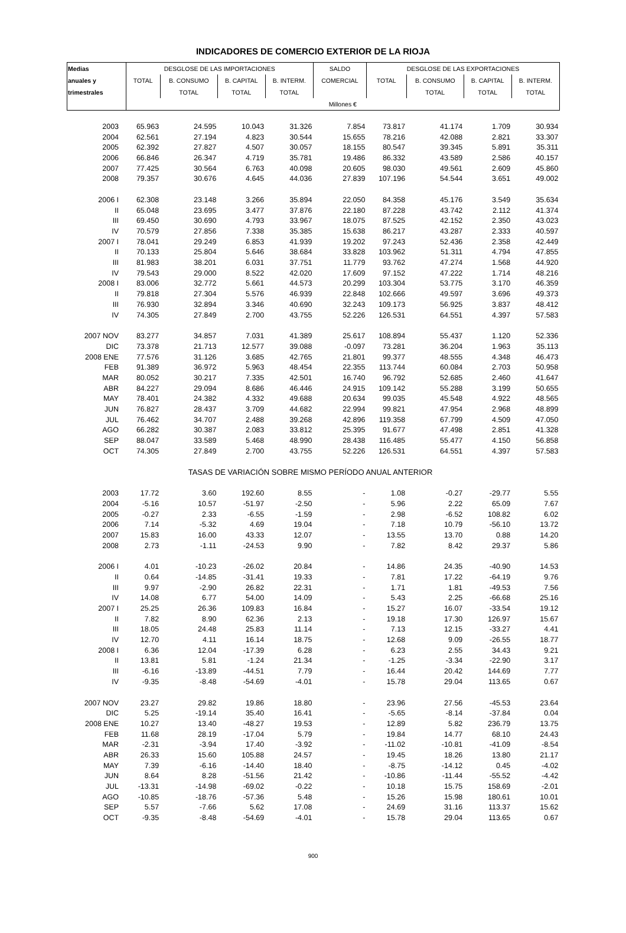INDICADORES DE COMERCIO EXTERIOR DE LA RIOJA
| Medias | DESGLOSE DE LAS IMPORTACIONES | | | | SALDO | DESGLOSE DE LAS EXPORTACIONES | | | |
| --- | --- | --- | --- | --- | --- | --- | --- | --- | --- |
| anuales y | TOTAL | B. CONSUMO | B. CAPITAL | B. INTERM. | COMERCIAL | TOTAL | B. CONSUMO | B. CAPITAL | B. INTERM. |
| trimestrales | | TOTAL | TOTAL | TOTAL | | | TOTAL | TOTAL | TOTAL |
| | Millones € | | | | | | | | |
| 2003 | 65.963 | 24.595 | 10.043 | 31.326 | 7.854 | 73.817 | 41.174 | 1.709 | 30.934 |
| 2004 | 62.561 | 27.194 | 4.823 | 30.544 | 15.655 | 78.216 | 42.088 | 2.821 | 33.307 |
| 2005 | 62.392 | 27.827 | 4.507 | 30.057 | 18.155 | 80.547 | 39.345 | 5.891 | 35.311 |
| 2006 | 66.846 | 26.347 | 4.719 | 35.781 | 19.486 | 86.332 | 43.589 | 2.586 | 40.157 |
| 2007 | 77.425 | 30.564 | 6.763 | 40.098 | 20.605 | 98.030 | 49.561 | 2.609 | 45.860 |
| 2008 | 79.357 | 30.676 | 4.645 | 44.036 | 27.839 | 107.196 | 54.544 | 3.651 | 49.002 |
| 2006 I | 62.308 | 23.148 | 3.266 | 35.894 | 22.050 | 84.358 | 45.176 | 3.549 | 35.634 |
| II | 65.048 | 23.695 | 3.477 | 37.876 | 22.180 | 87.228 | 43.742 | 2.112 | 41.374 |
| III | 69.450 | 30.690 | 4.793 | 33.967 | 18.075 | 87.525 | 42.152 | 2.350 | 43.023 |
| IV | 70.579 | 27.856 | 7.338 | 35.385 | 15.638 | 86.217 | 43.287 | 2.333 | 40.597 |
| 2007 I | 78.041 | 29.249 | 6.853 | 41.939 | 19.202 | 97.243 | 52.436 | 2.358 | 42.449 |
| II | 70.133 | 25.804 | 5.646 | 38.684 | 33.828 | 103.962 | 51.311 | 4.794 | 47.855 |
| III | 81.983 | 38.201 | 6.031 | 37.751 | 11.779 | 93.762 | 47.274 | 1.568 | 44.920 |
| IV | 79.543 | 29.000 | 8.522 | 42.020 | 17.609 | 97.152 | 47.222 | 1.714 | 48.216 |
| 2008 I | 83.006 | 32.772 | 5.661 | 44.573 | 20.299 | 103.304 | 53.775 | 3.170 | 46.359 |
| II | 79.818 | 27.304 | 5.576 | 46.939 | 22.848 | 102.666 | 49.597 | 3.696 | 49.373 |
| III | 76.930 | 32.894 | 3.346 | 40.690 | 32.243 | 109.173 | 56.925 | 3.837 | 48.412 |
| IV | 74.305 | 27.849 | 2.700 | 43.755 | 52.226 | 126.531 | 64.551 | 4.397 | 57.583 |
| 2007 NOV | 83.277 | 34.857 | 7.031 | 41.389 | 25.617 | 108.894 | 55.437 | 1.120 | 52.336 |
| DIC | 73.378 | 21.713 | 12.577 | 39.088 | -0.097 | 73.281 | 36.204 | 1.963 | 35.113 |
| 2008 ENE | 77.576 | 31.126 | 3.685 | 42.765 | 21.801 | 99.377 | 48.555 | 4.348 | 46.473 |
| FEB | 91.389 | 36.972 | 5.963 | 48.454 | 22.355 | 113.744 | 60.084 | 2.703 | 50.958 |
| MAR | 80.052 | 30.217 | 7.335 | 42.501 | 16.740 | 96.792 | 52.685 | 2.460 | 41.647 |
| ABR | 84.227 | 29.094 | 8.686 | 46.446 | 24.915 | 109.142 | 55.288 | 3.199 | 50.655 |
| MAY | 78.401 | 24.382 | 4.332 | 49.688 | 20.634 | 99.035 | 45.548 | 4.922 | 48.565 |
| JUN | 76.827 | 28.437 | 3.709 | 44.682 | 22.994 | 99.821 | 47.954 | 2.968 | 48.899 |
| JUL | 76.462 | 34.707 | 2.488 | 39.268 | 42.896 | 119.358 | 67.799 | 4.509 | 47.050 |
| AGO | 66.282 | 30.387 | 2.083 | 33.812 | 25.395 | 91.677 | 47.498 | 2.851 | 41.328 |
| SEP | 88.047 | 33.589 | 5.468 | 48.990 | 28.438 | 116.485 | 55.477 | 4.150 | 56.858 |
| OCT | 74.305 | 27.849 | 2.700 | 43.755 | 52.226 | 126.531 | 64.551 | 4.397 | 57.583 |
| TASAS DE VARIACIÓN SOBRE MISMO PERÍODO ANUAL ANTERIOR | | | | | | | | | |
| 2003 | 17.72 | 3.60 | 192.60 | 8.55 | - | 1.08 | -0.27 | -29.77 | 5.55 |
| 2004 | -5.16 | 10.57 | -51.97 | -2.50 | - | 5.96 | 2.22 | 65.09 | 7.67 |
| 2005 | -0.27 | 2.33 | -6.55 | -1.59 | - | 2.98 | -6.52 | 108.82 | 6.02 |
| 2006 | 7.14 | -5.32 | 4.69 | 19.04 | - | 7.18 | 10.79 | -56.10 | 13.72 |
| 2007 | 15.83 | 16.00 | 43.33 | 12.07 | - | 13.55 | 13.70 | 0.88 | 14.20 |
| 2008 | 2.73 | -1.11 | -24.53 | 9.90 | - | 7.82 | 8.42 | 29.37 | 5.86 |
| 2006 I | 4.01 | -10.23 | -26.02 | 20.84 | - | 14.86 | 24.35 | -40.90 | 14.53 |
| II | 0.64 | -14.85 | -31.41 | 19.33 | - | 7.81 | 17.22 | -64.19 | 9.76 |
| III | 9.97 | -2.90 | 26.82 | 22.31 | - | 1.71 | 1.81 | -49.53 | 7.56 |
| IV | 14.08 | 6.77 | 54.00 | 14.09 | - | 5.43 | 2.25 | -66.68 | 25.16 |
| 2007 I | 25.25 | 26.36 | 109.83 | 16.84 | - | 15.27 | 16.07 | -33.54 | 19.12 |
| II | 7.82 | 8.90 | 62.36 | 2.13 | - | 19.18 | 17.30 | 126.97 | 15.67 |
| III | 18.05 | 24.48 | 25.83 | 11.14 | - | 7.13 | 12.15 | -33.27 | 4.41 |
| IV | 12.70 | 4.11 | 16.14 | 18.75 | - | 12.68 | 9.09 | -26.55 | 18.77 |
| 2008 I | 6.36 | 12.04 | -17.39 | 6.28 | - | 6.23 | 2.55 | 34.43 | 9.21 |
| II | 13.81 | 5.81 | -1.24 | 21.34 | - | -1.25 | -3.34 | -22.90 | 3.17 |
| III | -6.16 | -13.89 | -44.51 | 7.79 | - | 16.44 | 20.42 | 144.69 | 7.77 |
| IV | -9.35 | -8.48 | -54.69 | -4.01 | - | 15.78 | 29.04 | 113.65 | 0.67 |
| 2007 NOV | 23.27 | 29.82 | 19.86 | 18.80 | - | 23.96 | 27.56 | -45.53 | 23.64 |
| DIC | 5.25 | -19.14 | 35.40 | 16.41 | - | -5.65 | -8.14 | -37.84 | 0.04 |
| 2008 ENE | 10.27 | 13.40 | -48.27 | 19.53 | - | 12.89 | 5.82 | 236.79 | 13.75 |
| FEB | 11.68 | 28.19 | -17.04 | 5.79 | - | 19.84 | 14.77 | 68.10 | 24.43 |
| MAR | -2.31 | -3.94 | 17.40 | -3.92 | - | -11.02 | -10.81 | -41.09 | -8.54 |
| ABR | 26.33 | 15.60 | 105.88 | 24.57 | - | 19.45 | 18.26 | 13.80 | 21.17 |
| MAY | 7.39 | -6.16 | -14.40 | 18.40 | - | -8.75 | -14.12 | 0.45 | -4.02 |
| JUN | 8.64 | 8.28 | -51.56 | 21.42 | - | -10.86 | -11.44 | -55.52 | -4.42 |
| JUL | -13.31 | -14.98 | -69.02 | -0.22 | - | 10.18 | 15.75 | 158.69 | -2.01 |
| AGO | -10.85 | -18.76 | -57.36 | 5.48 | - | 15.26 | 15.98 | 180.61 | 10.01 |
| SEP | 5.57 | -7.66 | 5.62 | 17.08 | - | 24.69 | 31.16 | 113.37 | 15.62 |
| OCT | -9.35 | -8.48 | -54.69 | -4.01 | - | 15.78 | 29.04 | 113.65 | 0.67 |
900